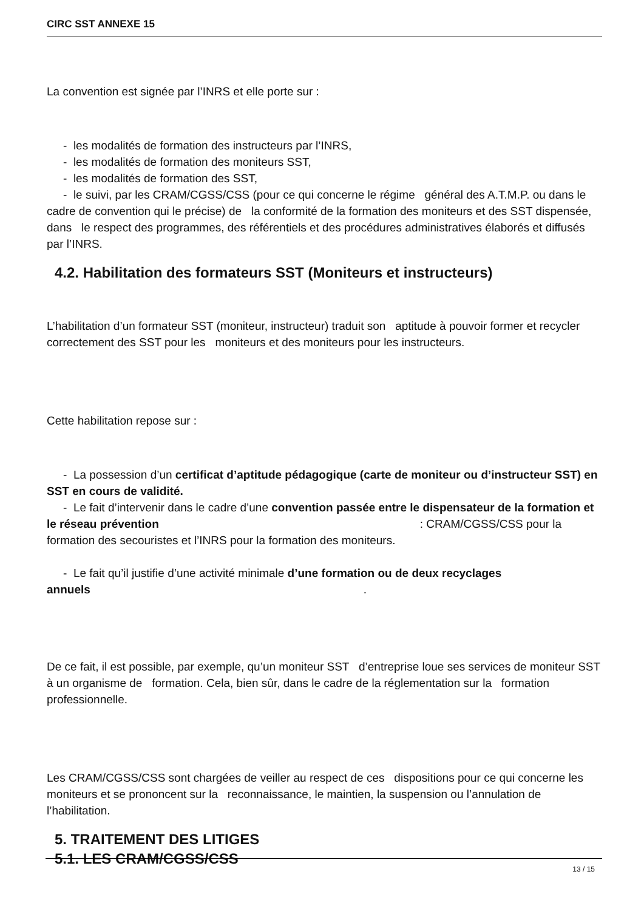CIRC SST ANNEXE 15
La convention est signée par l’INRS et elle porte sur :
- les modalités de formation des instructeurs par l’INRS,
- les modalités de formation des moniteurs SST,
- les modalités de formation des SST,
- le suivi, par les CRAM/CGSS/CSS (pour ce qui concerne le régime général des A.T.M.P. ou dans le cadre de convention qui le précise) de la conformité de la formation des moniteurs et des SST dispensée, dans le respect des programmes, des référentiels et des procédures administratives élaborés et diffusés par l’INRS.
4.2. Habilitation des formateurs SST (Moniteurs et instructeurs)
L’habilitation d’un formateur SST (moniteur, instructeur) traduit son aptitude à pouvoir former et recycler correctement des SST pour les moniteurs et des moniteurs pour les instructeurs.
Cette habilitation repose sur :
- La possession d’un certificat d’aptitude pédagogique (carte de moniteur ou d’instructeur SST) en SST en cours de validité.
- Le fait d’intervenir dans le cadre d’une convention passée entre le dispensateur de la formation et le réseau prévention: CRAM/CGSS/CSS pour la formation des secouristes et l’INRS pour la formation des moniteurs.
- Le fait qu’il justifie d’une activité minimale d’une formation ou de deux recyclages annuels.
De ce fait, il est possible, par exemple, qu’un moniteur SST d’entreprise loue ses services de moniteur SST à un organisme de formation. Cela, bien sûr, dans le cadre de la réglementation sur la formation professionnelle.
Les CRAM/CGSS/CSS sont chargées de veiller au respect de ces dispositions pour ce qui concerne les moniteurs et se prononcent sur la reconnaissance, le maintien, la suspension ou l’annulation de l’habilitation.
5. TRAITEMENT DES LITIGES
5.1. LES CRAM/CGSS/CSS
13 / 15